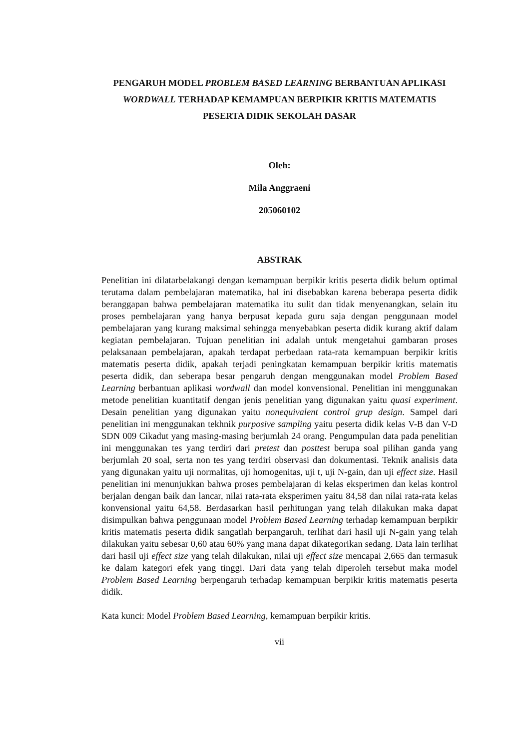PENGARUH MODEL PROBLEM BASED LEARNING BERBANTUAN APLIKASI WORDWALL TERHADAP KEMAMPUAN BERPIKIR KRITIS MATEMATIS PESERTA DIDIK SEKOLAH DASAR
Oleh:
Mila Anggraeni
205060102
ABSTRAK
Penelitian ini dilatarbelakangi dengan kemampuan berpikir kritis peserta didik belum optimal terutama dalam pembelajaran matematika, hal ini disebabkan karena beberapa peserta didik beranggapan bahwa pembelajaran matematika itu sulit dan tidak menyenangkan, selain itu proses pembelajaran yang hanya berpusat kepada guru saja dengan penggunaan model pembelajaran yang kurang maksimal sehingga menyebabkan peserta didik kurang aktif dalam kegiatan pembelajaran. Tujuan penelitian ini adalah untuk mengetahui gambaran proses pelaksanaan pembelajaran, apakah terdapat perbedaan rata-rata kemampuan berpikir kritis matematis peserta didik, apakah terjadi peningkatan kemampuan berpikir kritis matematis peserta didik, dan seberapa besar pengaruh dengan menggunakan model Problem Based Learning berbantuan aplikasi wordwall dan model konvensional. Penelitian ini menggunakan metode penelitian kuantitatif dengan jenis penelitian yang digunakan yaitu quasi experiment. Desain penelitian yang digunakan yaitu nonequivalent control grup design. Sampel dari penelitian ini menggunakan tekhnik purposive sampling yaitu peserta didik kelas V-B dan V-D SDN 009 Cikadut yang masing-masing berjumlah 24 orang. Pengumpulan data pada penelitian ini menggunakan tes yang terdiri dari pretest dan posttest berupa soal pilihan ganda yang berjumlah 20 soal, serta non tes yang terdiri observasi dan dokumentasi. Teknik analisis data yang digunakan yaitu uji normalitas, uji homogenitas, uji t, uji N-gain, dan uji effect size. Hasil penelitian ini menunjukkan bahwa proses pembelajaran di kelas eksperimen dan kelas kontrol berjalan dengan baik dan lancar, nilai rata-rata eksperimen yaitu 84,58 dan nilai rata-rata kelas konvensional yaitu 64,58. Berdasarkan hasil perhitungan yang telah dilakukan maka dapat disimpulkan bahwa penggunaan model Problem Based Learning terhadap kemampuan berpikir kritis matematis peserta didik sangatlah berpangaruh, terlihat dari hasil uji N-gain yang telah dilakukan yaitu sebesar 0,60 atau 60% yang mana dapat dikategorikan sedang. Data lain terlihat dari hasil uji effect size yang telah dilakukan, nilai uji effect size mencapai 2,665 dan termasuk ke dalam kategori efek yang tinggi. Dari data yang telah diperoleh tersebut maka model Problem Based Learning berpengaruh terhadap kemampuan berpikir kritis matematis peserta didik.
Kata kunci: Model Problem Based Learning, kemampuan berpikir kritis.
vii